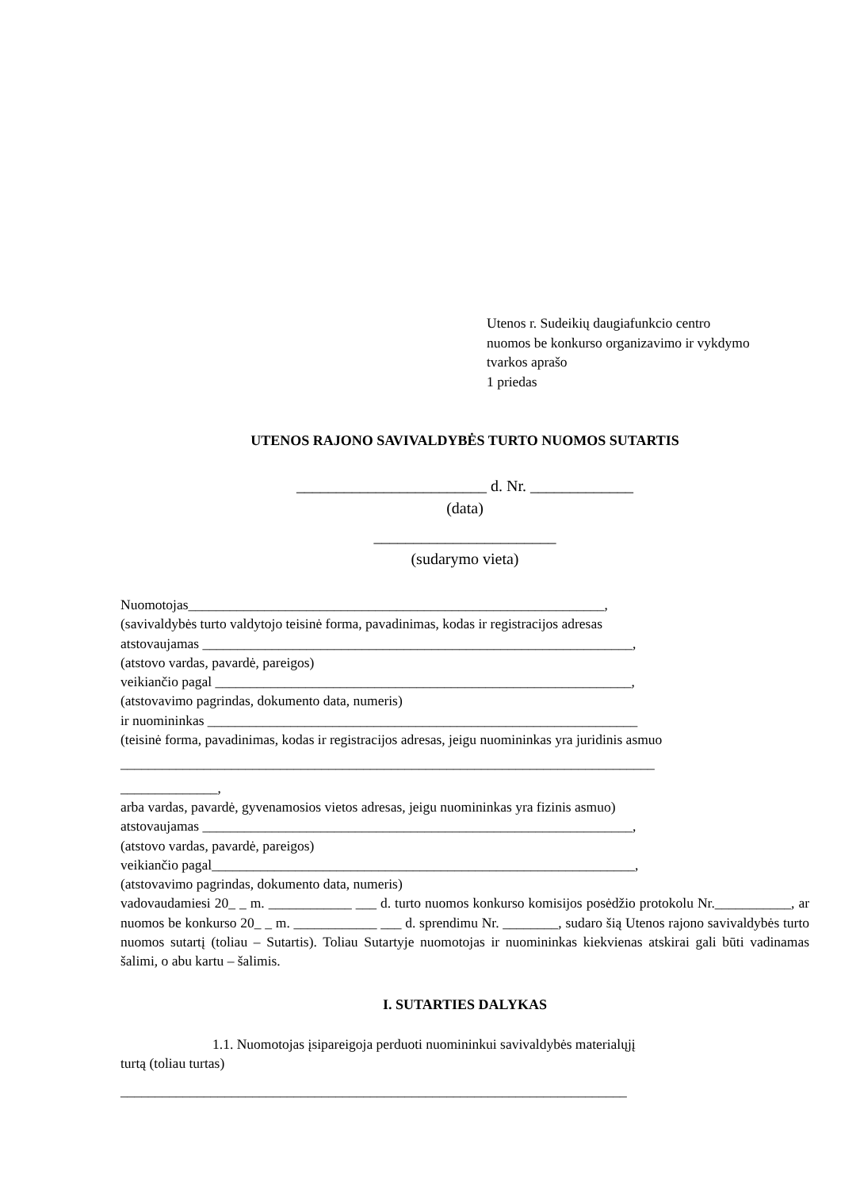Utenos r. Sudeikių daugiafunkcio centro
nuomos be konkurso organizavimo ir vykdymo
tvarkos aprašo
1 priedas
UTENOS RAJONO SAVIVALDYBĖS TURTO NUOMOS SUTARTIS
________________________ d. Nr. _____________
(data)
_______________________
(sudarymo vieta)
Nuomotojas____________________________________________________________,
(savivaldybės turto valdytojo teisinė forma, pavadinimas, kodas ir registracijos adresas
atstovaujamas ______________________________________________________________,
(atstovo vardas, pavardė, pareigos)
veikiančio pagal ____________________________________________________________,
(atstovavimo pagrindas, dokumento data, numeris)
ir nuomininkas ______________________________________________________________
(teisinė forma, pavadinimas, kodas ir registracijos adresas, jeigu nuomininkas yra juridinis asmuo
_____________________________________________________________________________
______________,
arba vardas, pavardė, gyvenamosios vietos adresas, jeigu nuomininkas yra fizinis asmuo)
atstovaujamas ______________________________________________________________,
(atstovo vardas, pavardė, pareigos)
veikiančio pagal_____________________________________________________________,
(atstovavimo pagrindas, dokumento data, numeris)
vadovaudamiesi 20_ _ m. ____________ ___ d. turto nuomos konkurso komisijos posėdžio protokolu Nr.___________, ar nuomos be konkurso 20_ _ m. ____________ ___ d. sprendimu Nr. ________, sudaro šią Utenos rajono savivaldybės turto nuomos sutartį (toliau – Sutartis). Toliau Sutartyje nuomotojas ir nuomininkas kiekvienas atskirai gali būti vadinamas šalimi, o abu kartu – šalimis.
I. SUTARTIES DALYKAS
1.1. Nuomotojas įsipareigoja perduoti nuomininkui savivaldybės materialųjį
turtą (toliau turtas)
_________________________________________________________________________